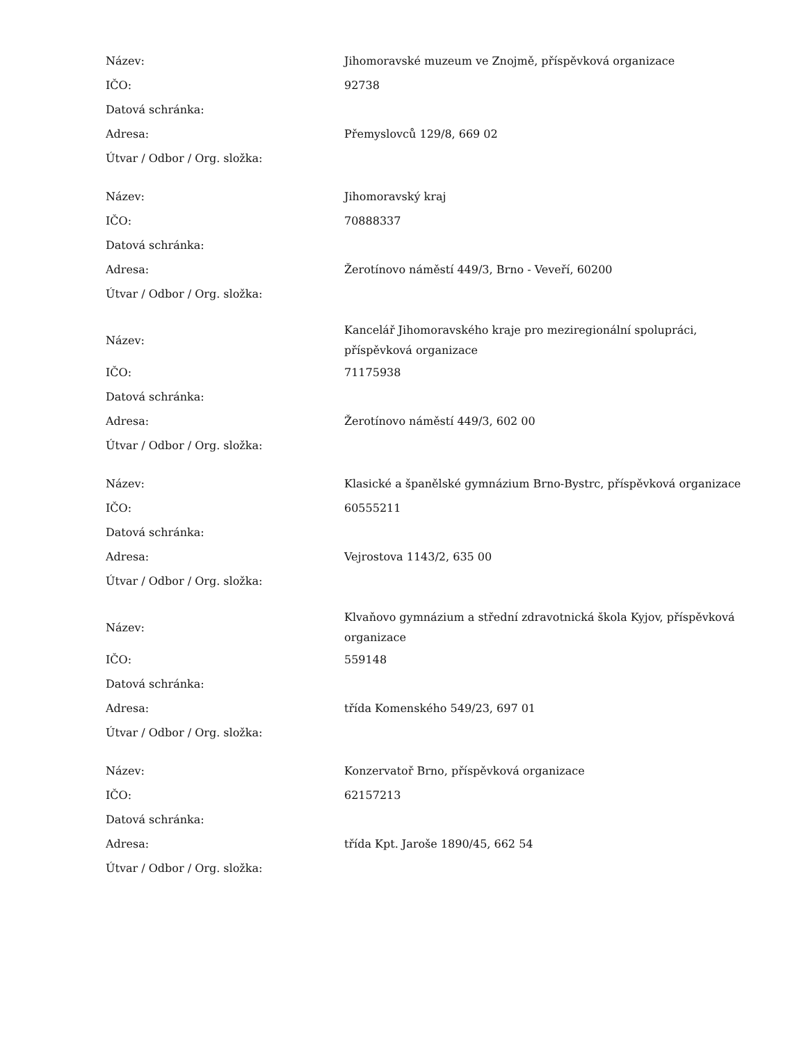| Název: | Jihomoravské muzeum ve Znojmě, příspěvková organizace |
| IČO: | 92738 |
| Datová schránka: | |
| Adresa: | Přemyslovců 129/8, 669 02 |
| Útvar / Odbor / Org. složka: | |
| Název: | Jihomoravský kraj |
| IČO: | 70888337 |
| Datová schránka: | |
| Adresa: | Žerotínovo náměstí 449/3, Brno - Veveří, 60200 |
| Útvar / Odbor / Org. složka: | |
| Název: | Kancelář Jihomoravského kraje pro meziregionální spolupráci, příspěvková organizace |
| IČO: | 71175938 |
| Datová schránka: | |
| Adresa: | Žerotínovo náměstí 449/3, 602 00 |
| Útvar / Odbor / Org. složka: | |
| Název: | Klasické a španělské gymnázium Brno-Bystrc, příspěvková organizace |
| IČO: | 60555211 |
| Datová schránka: | |
| Adresa: | Vejrostova 1143/2, 635 00 |
| Útvar / Odbor / Org. složka: | |
| Název: | Klvaňovo gymnázium a střední zdravotnická škola Kyjov, příspěvková organizace |
| IČO: | 559148 |
| Datová schránka: | |
| Adresa: | třída Komenského 549/23, 697 01 |
| Útvar / Odbor / Org. složka: | |
| Název: | Konzervatoř Brno, příspěvková organizace |
| IČO: | 62157213 |
| Datová schránka: | |
| Adresa: | třída Kpt. Jaroše 1890/45, 662 54 |
| Útvar / Odbor / Org. složka: | |